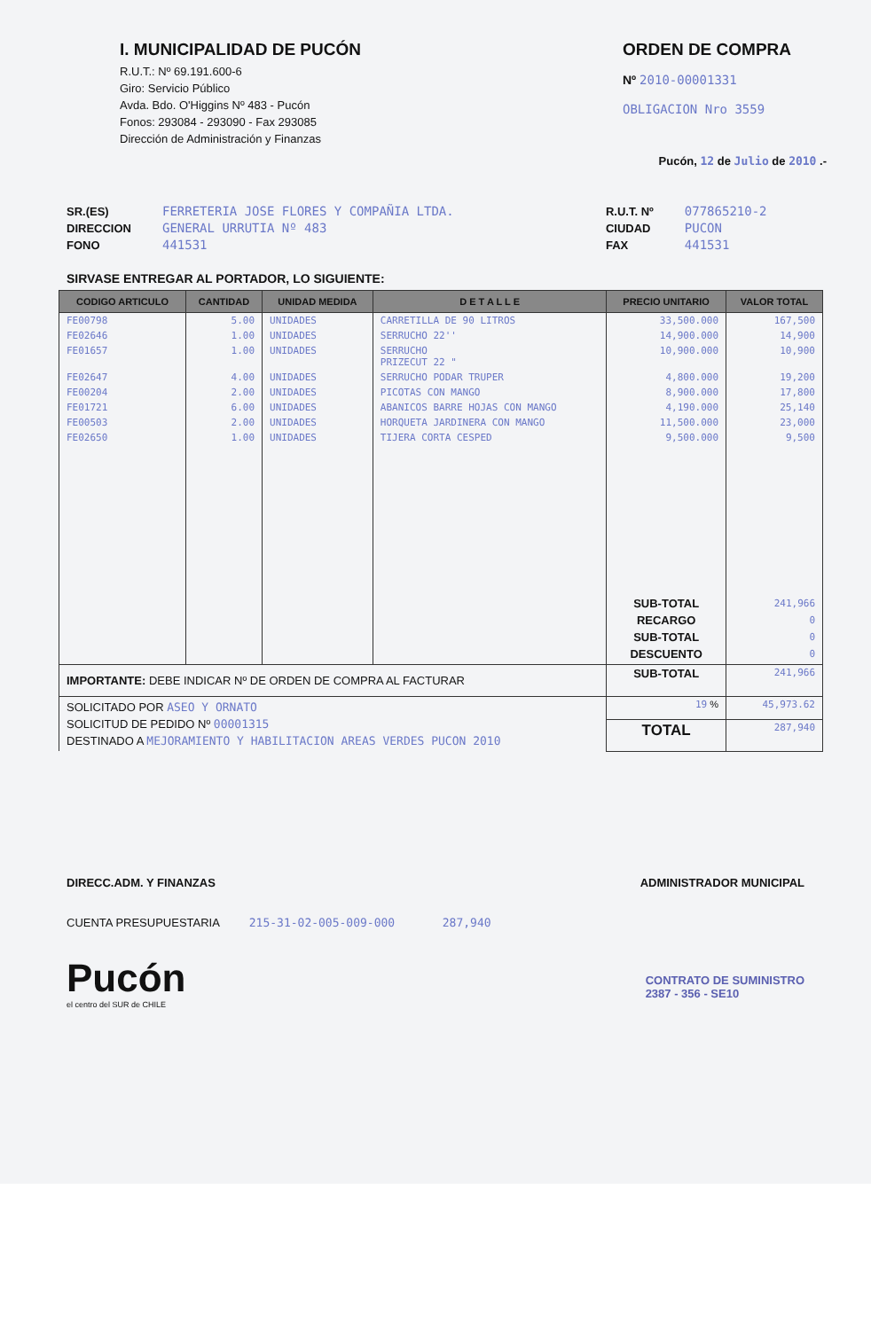I. MUNICIPALIDAD DE PUCÓN
R.U.T.: Nº 69.191.600-6
Giro: Servicio Público
Avda. Bdo. O'Higgins Nº 483 - Pucón
Fonos: 293084 - 293090 - Fax 293085
Dirección de Administración y Finanzas
ORDEN DE COMPRA
Nº 2010-00001331
OBLIGACION Nro 3559
Pucón, 12 de Julio de 2010 .-
SR.(ES)
DIRECCION
FONO
FERRETERIA JOSE FLORES Y COMPAÑIA LTDA.
GENERAL URRUTIA Nº 483
441531
R.U.T. Nº
CIUDAD
FAX
077865210-2
PUCON
441531
SIRVASE ENTREGAR AL PORTADOR, LO SIGUIENTE:
| CODIGO ARTICULO | CANTIDAD | UNIDAD MEDIDA | D E T A L L E | PRECIO UNITARIO | VALOR TOTAL |
| --- | --- | --- | --- | --- | --- |
| FE00798 | 5.00 | UNIDADES | CARRETILLA DE 90 LITROS | 33,500.000 | 167,500 |
| FE02646 | 1.00 | UNIDADES | SERRUCHO 22'' | 14,900.000 | 14,900 |
| FE01657 | 1.00 | UNIDADES | SERRUCHO PRIZECUT 22 " | 10,900.000 | 10,900 |
| FE02647 | 4.00 | UNIDADES | SERRUCHO PODAR TRUPER | 4,800.000 | 19,200 |
| FE00204 | 2.00 | UNIDADES | PICOTAS CON MANGO | 8,900.000 | 17,800 |
| FE01721 | 6.00 | UNIDADES | ABANICOS BARRE HOJAS CON MANGO | 4,190.000 | 25,140 |
| FE00503 | 2.00 | UNIDADES | HORQUETA JARDINERA CON MANGO | 11,500.000 | 23,000 |
| FE02650 | 1.00 | UNIDADES | TIJERA CORTA CESPED | 9,500.000 | 9,500 |
| | | | | SUB-TOTAL RECARGO SUB-TOTAL DESCUENTO | 241,966 0 0 0 |
| IMPORTANTE: DEBE INDICAR Nº DE ORDEN DE COMPRA AL FACTURAR | | | | SUB-TOTAL | 241,966 |
| SOLICITADO POR ASEO Y ORNATO SOLICITUD DE PEDIDO Nº 00001315 DESTINADO A MEJORAMIENTO Y HABILITACION AREAS VERDES PUCON 2010 | | | | 19 % | 45,973.62 |
| | | | | TOTAL | 287,940 |
DIRECC.ADM. Y FINANZAS ADMINISTRADOR MUNICIPAL
CUENTA PRESUPUESTARIA 215-31-02-005-009-000 287,940
Pucón
el centro del SUR de CHILE
CONTRATO DE SUMINISTRO
2387 - 356 - SE10